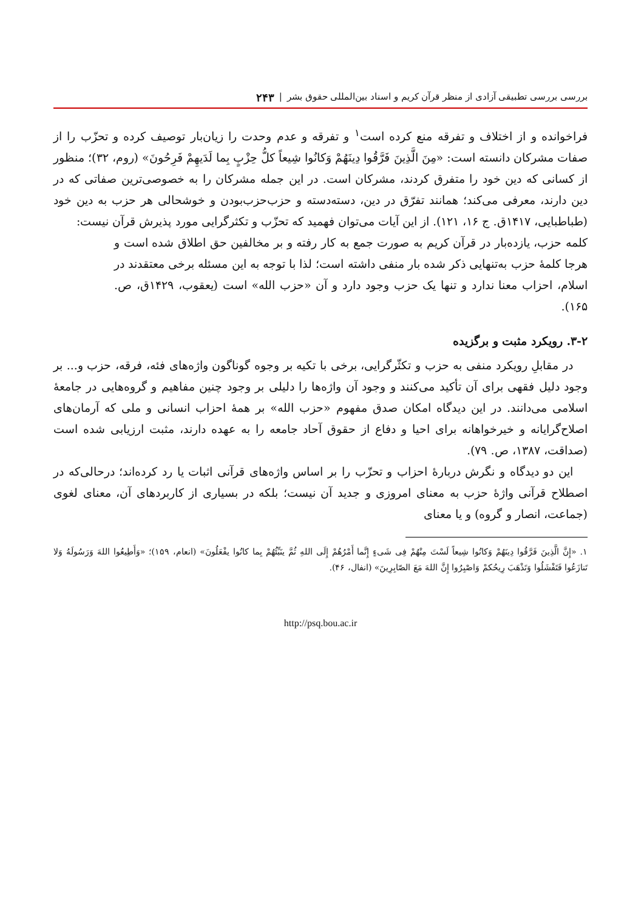بررسی بررسی تطبیقی آزادی از منظر قرآن کریم و اسناد بین‌المللی حقوق بشر | ۲۴۳
فراخوانده و از اختلاف و تفرقه منع کرده است<sup>۱</sup> و تفرقه و عدم وحدت را زیان‌بار توصیف کرده و تحزّب را از صفات مشرکان دانسته است: «مِنَ الَّذِینَ فَرَّقُوا دِینَهُمْ وَکانُوا شِیعاً کلُّ حِزْبٍ بِما لَدَیهِمْ فَرِحُونَ» (روم، ۳۲)؛ منظور از کسانی که دین خود را متفرق کردند، مشرکان است. در این جمله مشرکان را به خصوصی‌ترین صفاتی که در دین دارند، معرفی می‌کند؛ همانند تفرّق در دین، دسته‌دسته و حزب‌حزب‌بودن و خوشحالی هر حزب به دین خود (طباطبایی، ۱۴۱۷ق. ج ۱۶، ۱۲۱). از این آیات می‌توان فهمید که تحزّب و تکثرگرایی مورد پذیرش قرآن نیست:
کلمه حزب، یازده‌بار در قرآن کریم به صورت جمع به کار رفته و بر مخالفین حق اطلاق شده است و هرجا کلمهٔ حزب به‌تنهایی ذکر شده بار منفی داشته است؛ لذا با توجه به این مسئله برخی معتقدند در اسلام، احزاب معنا ندارد و تنها یک حزب وجود دارد و آن «حزب الله» است (یعقوب، ۱۴۲۹ق، ص. ۱۶۵).
۳-۲. رویکرد مثبت و برگزیده
در مقابلِ رویکرد منفی به حزب و تکثّرگرایی، برخی با تکیه بر وجوه گوناگون واژه‌های فئه، فرقه، حزب و... بر وجود دلیل فقهی برای آن تأکید می‌کنند و وجود آن واژه‌ها را دلیلی بر وجود چنین مفاهیم و گروه‌هایی در جامعهٔ اسلامی می‌دانند. در این دیدگاه امکان صدق مفهوم «حزب الله» بر همهٔ احزاب انسانی و ملی که آرمان‌های اصلاح‌گرایانه و خیرخواهانه برای احیا و دفاع از حقوق آحاد جامعه را به عهده دارند، مثبت ارزیابی شده است (صداقت، ۱۳۸۷، ص. ۷۹).
این دو دیدگاه و نگرش دربارهٔ احزاب و تحزّب را بر اساس واژه‌های قرآنی اثبات یا رد کرده‌اند؛ درحالی‌که در اصطلاح قرآنی واژهٔ حزب به معنای امروزی و جدید آن نیست؛ بلکه در بسیاری از کاربردهای آن، معنای لغوی (جماعت، انصار و گروه) و یا معنای
۱. «إِنَّ الَّذِینَ فَرَّقُوا دِینَهُمْ وَکانُوا شِیعاً لَسْتَ مِنْهُمْ فِی شَیءٍ إِنَّما أَمْرُهُمْ إِلَی اللهِ ثُمَّ ینَبِّئُهُمْ بِما کانُوا یفْعَلُونَ» (انعام، ۱۵۹)؛ «وَأَطِیعُوا اللهَ وَرَسُولَهُ وَلا تَنازَعُوا فَتَفْشَلُوا وَتَذْهَبَ رِیحُکمْ وَاصْبِرُوا إِنَّ اللهَ مَعَ الصّابِرِینَ» (انفال، ۴۶).
http://psq.bou.ac.ir